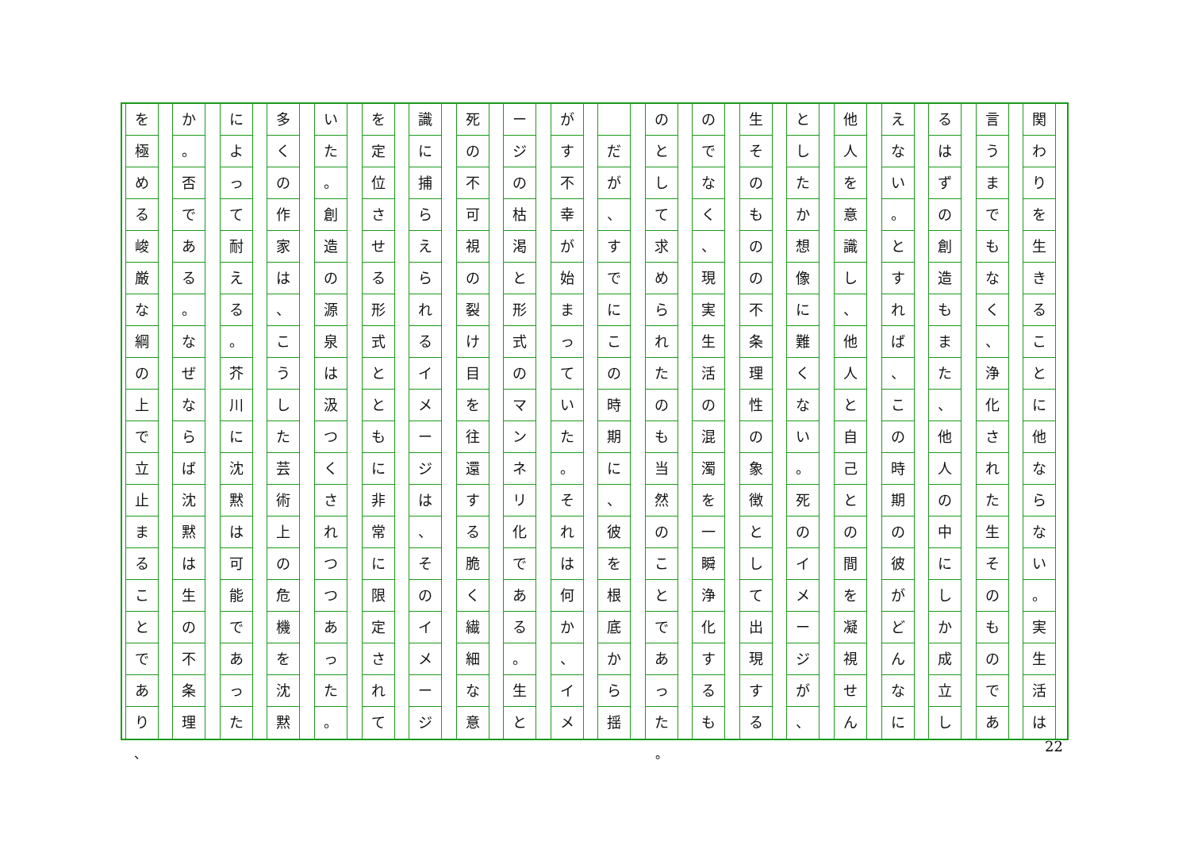関わりを生きることに他ならない
。
実生活は
言うまでもなく
、
浄化された生そのものであ
るはずの創造もまた
、
他人の中にしか成立し
えない
。
とすれば
、
この時期の彼がどんなに
他人を意識し
、
他人と自己との間を凝視せん
としたか想像に難くない
。
死のイメージが
、
生そのものの不条理性の象徴として出現する
のでなく
、
現実生活の混濁を一瞬浄化するも
のとして求められたのも当然のことであった
だが
、
すでにこの時期に
、
彼を根底から揺
がす不幸が始まっていた
。
それは何か
、
イメ
ージの枯渇と形式のマンネリ化である
。
生と
死の不可視の裂け目を往還する脆く繊細な意
識に捕らえられるイメージは
、
そのイメージ
を定位させる形式とともに非常に限定されて
いた
。
創造の源泉は汲つくされつつあった
。
多くの作家は
、
こうした芸術上の危機を沈黙
によって耐える
。
芥川に沈黙は可能であった
か
。
否である
。
なぜならば沈黙は生の不条理
を極める峻厳な綱の上で立止まることであり
。 、 22